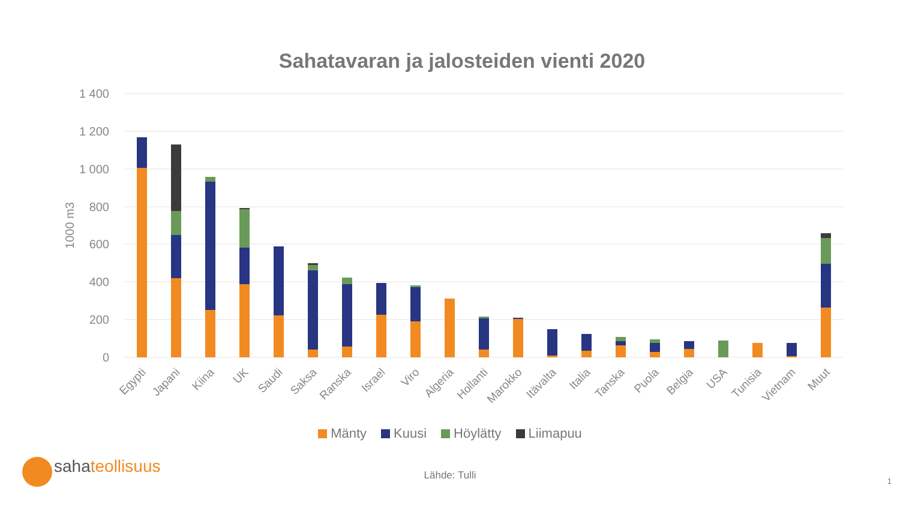Sahatavaran ja jalosteiden vienti 2020
1 400
1 200
1 000
800
600
400
200
0
1000 m3
Egypti
Japani
Kiina
UK
Saudi
Saksa
Ranska
Israel
Viro
Algeria
Hollanti
Marokko
Itävalta
Italia
Tanska
Puola
Belgia
USA
Tunisia
Vietnam
Muut
Mänty Kuusi Höylätty Liimapuu
sahateollisuus
Lähde: Tulli 1